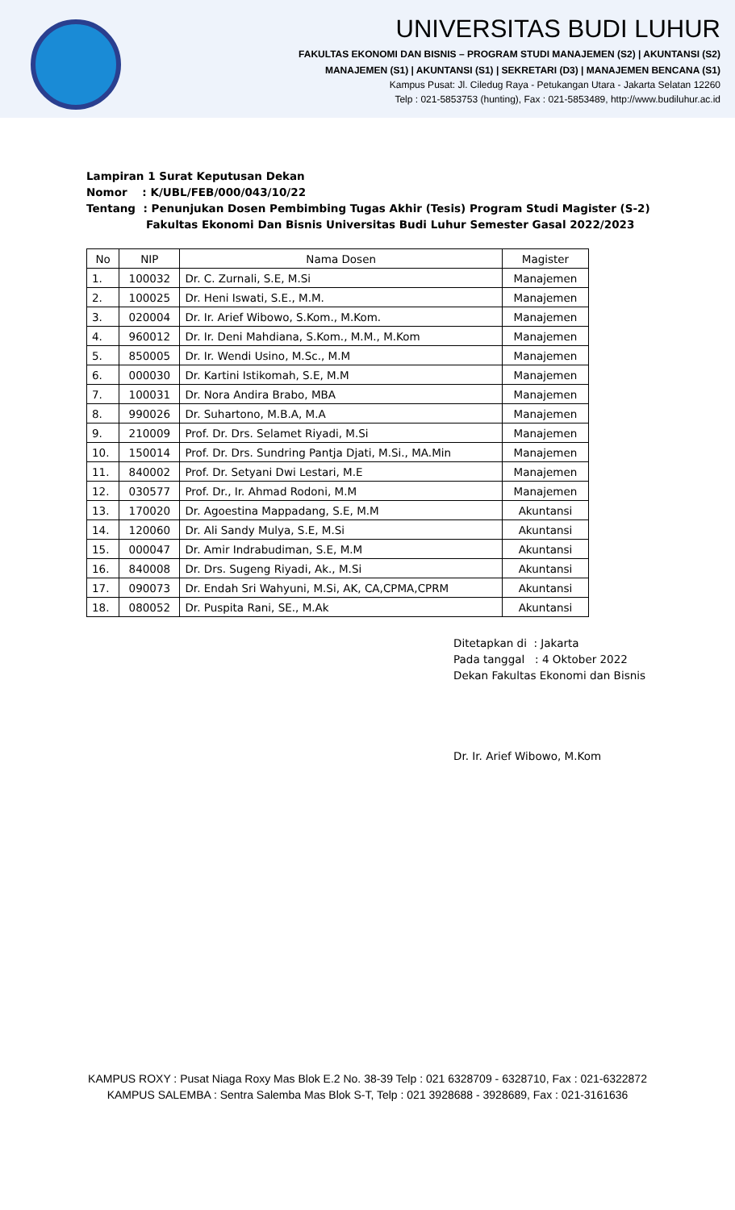UNIVERSITAS BUDI LUHUR
FAKULTAS EKONOMI DAN BISNIS – PROGRAM STUDI MANAJEMEN (S2) | AKUNTANSI (S2)
MANAJEMEN (S1) | AKUNTANSI (S1) | SEKRETARI (D3) | MANAJEMEN BENCANA (S1)
Kampus Pusat: Jl. Ciledug Raya - Petukangan Utara - Jakarta Selatan 12260
Telp : 021-5853753 (hunting), Fax : 021-5853489, http://www.budiluhur.ac.id
Lampiran 1 Surat Keputusan Dekan
Nomor : K/UBL/FEB/000/043/10/22
Tentang : Penunjukan Dosen Pembimbing Tugas Akhir (Tesis) Program Studi Magister (S-2)
Fakultas Ekonomi Dan Bisnis Universitas Budi Luhur Semester Gasal 2022/2023
| No | NIP | Nama Dosen | Magister |
| --- | --- | --- | --- |
| 1. | 100032 | Dr. C. Zurnali, S.E, M.Si | Manajemen |
| 2. | 100025 | Dr. Heni Iswati, S.E., M.M. | Manajemen |
| 3. | 020004 | Dr. Ir. Arief Wibowo, S.Kom., M.Kom. | Manajemen |
| 4. | 960012 | Dr. Ir. Deni Mahdiana, S.Kom., M.M., M.Kom | Manajemen |
| 5. | 850005 | Dr. Ir. Wendi Usino, M.Sc., M.M | Manajemen |
| 6. | 000030 | Dr. Kartini Istikomah, S.E, M.M | Manajemen |
| 7. | 100031 | Dr. Nora Andira Brabo, MBA | Manajemen |
| 8. | 990026 | Dr. Suhartono, M.B.A, M.A | Manajemen |
| 9. | 210009 | Prof. Dr. Drs. Selamet Riyadi, M.Si | Manajemen |
| 10. | 150014 | Prof. Dr. Drs. Sundring Pantja Djati, M.Si., MA.Min | Manajemen |
| 11. | 840002 | Prof. Dr. Setyani Dwi Lestari, M.E | Manajemen |
| 12. | 030577 | Prof. Dr., Ir. Ahmad Rodoni, M.M | Manajemen |
| 13. | 170020 | Dr. Agoestina Mappadang, S.E, M.M | Akuntansi |
| 14. | 120060 | Dr. Ali Sandy Mulya, S.E, M.Si | Akuntansi |
| 15. | 000047 | Dr. Amir Indrabudiman, S.E, M.M | Akuntansi |
| 16. | 840008 | Dr. Drs. Sugeng Riyadi, Ak., M.Si | Akuntansi |
| 17. | 090073 | Dr. Endah Sri Wahyuni, M.Si, AK, CA,CPMA,CPRM | Akuntansi |
| 18. | 080052 | Dr. Puspita Rani, SE., M.Ak | Akuntansi |
Ditetapkan di : Jakarta
Pada tanggal : 4 Oktober 2022
Dekan Fakultas Ekonomi dan Bisnis
Dr. Ir. Arief Wibowo, M.Kom
KAMPUS ROXY : Pusat Niaga Roxy Mas Blok E.2 No. 38-39 Telp : 021 6328709 - 6328710, Fax : 021-6322872
KAMPUS SALEMBA : Sentra Salemba Mas Blok S-T, Telp : 021 3928688 - 3928689, Fax : 021-3161636